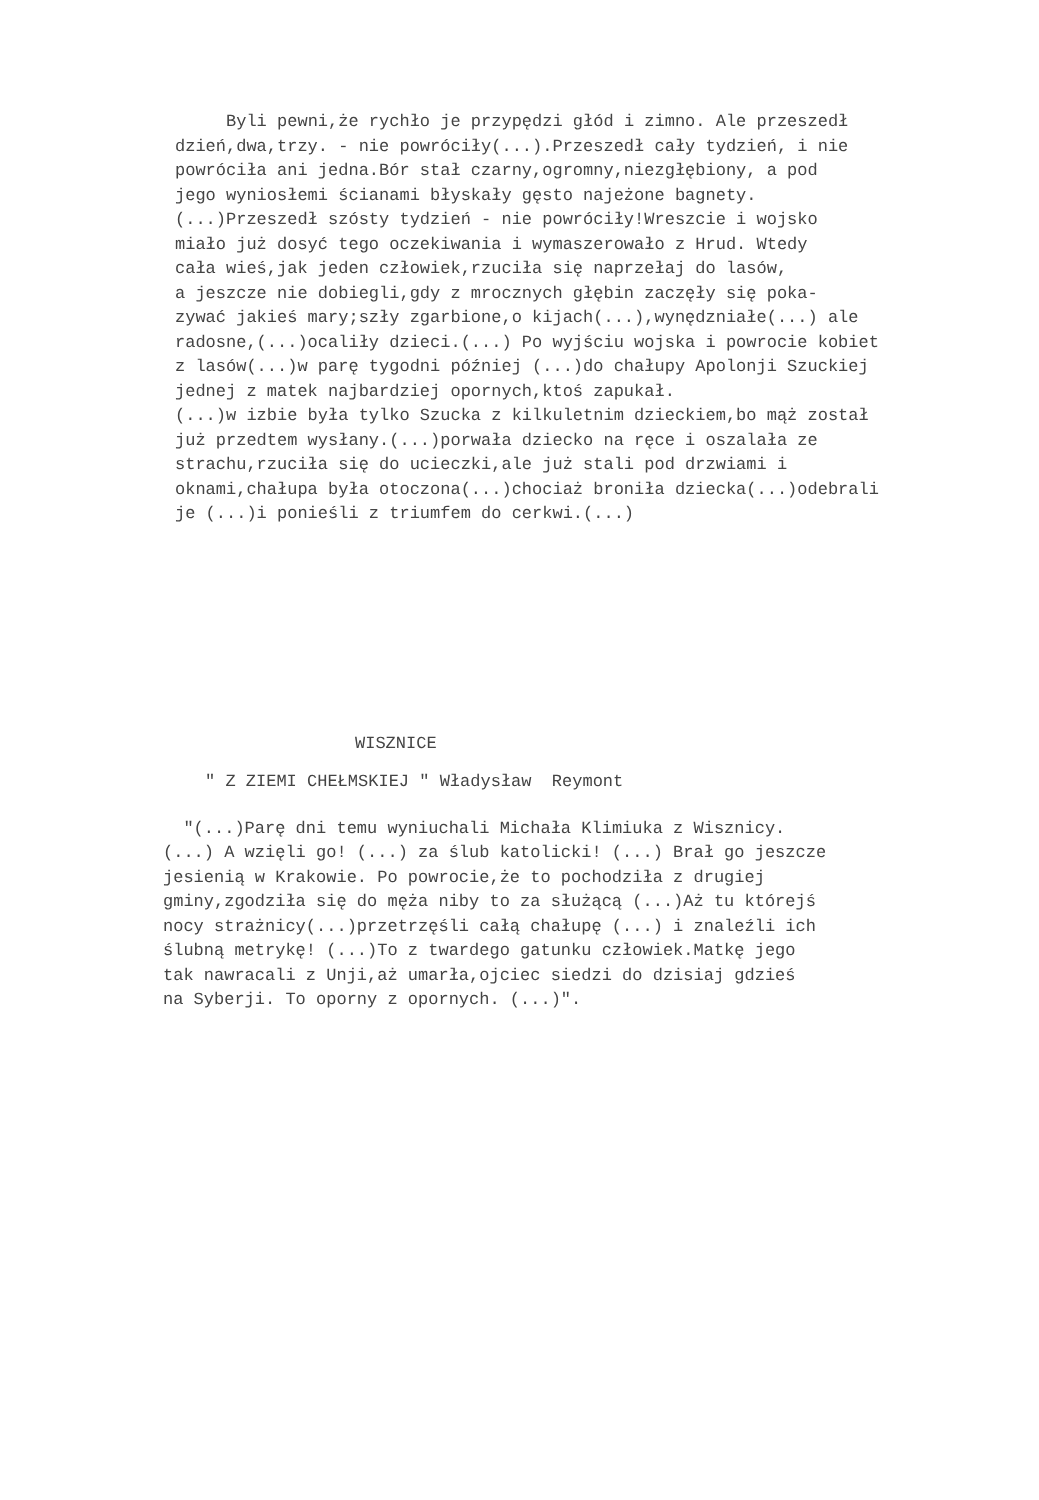Byli pewni,że rychło je przypędzi głód i zimno. Ale przeszedł dzień,dwa,trzy. - nie powróciły(...).Przeszedł cały tydzień, i nie powróciła ani jedna.Bór stał czarny,ogromny,niezgłębiony, a pod jego wyniosłemi ścianami błyskały gęsto najeżone bagnety. (...)Przeszedł szósty tydzień - nie powróciły!Wreszcie i wojsko miało już dosyć tego oczekiwania i wymaszerowało z Hrud. Wtedy cała wieś,jak jeden człowiek,rzuciła się naprzełaj do lasów, a jeszcze nie dobiegli,gdy z mrocznych głębin zaczęły się poka- zywać jakieś mary;szły zgarbione,o kijach(...),wynędzniałe(...) ale radosne,(...)ocaliły dzieci.(...) Po wyjściu wojska i powrocie kobiet z lasów(...)w parę tygodni później (...)do chałupy Apolonji Szuckiej jednej z matek najbardziej opornych,ktoś zapukał. (...)w izbie była tylko Szucka z kilkuletnim dzieckiem,bo mąż został już przedtem wysłany.(...)porwała dziecko na ręce i oszalała ze strachu,rzuciła się do ucieczki,ale już stali pod drzwiami i oknami,chałupa była otoczona(...)chociaż broniła dziecka(...)odebrali je (...)i ponieśli z triumfem do cerkwi.(...)
WISZNICE
" Z ZIEMI CHEŁMSKIEJ " Władysław Reymont
"(...)Parę dni temu wyniuchali Michała Klimiuka z Wisznicy. (...) A wzięli go! (...) za ślub katolicki! (...) Brał go jeszcze jesienią w Krakowie. Po powrocie,że to pochodziła z drugiej gminy,zgodziła się do męża niby to za służącą (...)Aż tu którejś nocy strażnicy(...)przetrzęśli całą chałupę (...) i znaleźli ich ślubną metrykę! (...)To z twardego gatunku człowiek.Matkę jego tak nawracali z Unji,aż umarła,ojciec siedzi do dzisiaj gdzieś na Syberji. To oporny z opornych. (...)".